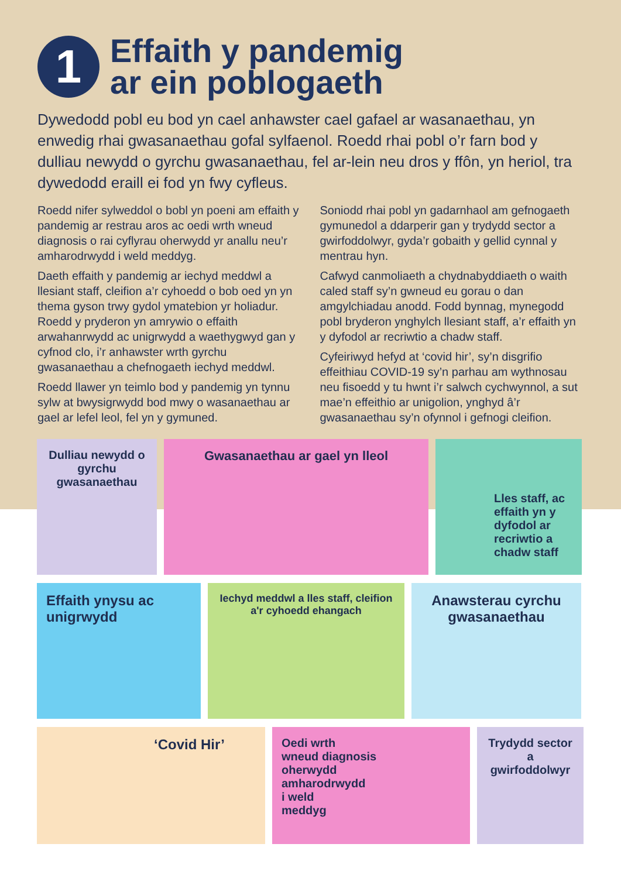1
Effaith y pandemig
ar ein poblogaeth
Dywedodd pobl eu bod yn cael anhawster cael gafael ar wasanaethau, yn enwedig rhai gwasanaethau gofal sylfaenol. Roedd rhai pobl o’r farn bod y dulliau newydd o gyrchu gwasanaethau, fel ar-lein neu dros y ffôn, yn heriol, tra dywedodd eraill ei fod yn fwy cyfleus.
Roedd nifer sylweddol o bobl yn poeni am effaith y pandemig ar restrau aros ac oedi wrth wneud diagnosis o rai cyflyrau oherwydd yr anallu neu’r amharodrwydd i weld meddyg.
Daeth effaith y pandemig ar iechyd meddwl a llesiant staff, cleifion a’r cyhoedd o bob oed yn yn thema gyson trwy gydol ymatebion yr holiadur. Roedd y pryderon yn amrywio o effaith arwahanrwydd ac unigrwydd a waethygwyd gan y cyfnod clo, i’r anhawster wrth gyrchu gwasanaethau a chefnogaeth iechyd meddwl.
Roedd llawer yn teimlo bod y pandemig yn tynnu sylw at bwysigrwydd bod mwy o wasanaethau ar gael ar lefel leol, fel yn y gymuned.
Soniodd rhai pobl yn gadarnhaol am gefnogaeth gymunedol a ddarperir gan y trydydd sector a gwirfoddolwyr, gyda’r gobaith y gellid cynnal y mentrau hyn.
Cafwyd canmoliaeth a chydnabyddiaeth o waith caled staff sy’n gwneud eu gorau o dan amgylchiadau anodd. Fodd bynnag, mynegodd pobl bryderon ynghylch llesiant staff, a’r effaith yn y dyfodol ar recriwtio a chadw staff.
Cyfeiriwyd hefyd at ‘covid hir’, sy’n disgrifio effeithiau COVID-19 sy’n parhau am wythnosau neu fisoedd y tu hwnt i’r salwch cychwynnol, a sut mae’n effeithio ar unigolion, ynghyd â’r gwasanaethau sy’n ofynnol i gefnogi cleifion.
Dulliau newydd o gyrchu gwasanaethau
Gwasanaethau ar gael yn lleol
Lles staff, ac effaith yn y dyfodol ar recriwtio a chadw staff
Effaith ynysu ac unigrwydd
Iechyd meddwl a lles staff, cleifion a'r cyhoedd ehangach
Anawsterau cyrchu gwasanaethau
‘Covid Hir’
Oedi wrth
wneud diagnosis
oherwydd
amharodrwydd
i weld
meddyg
Trydydd sector a gwirfoddolwyr